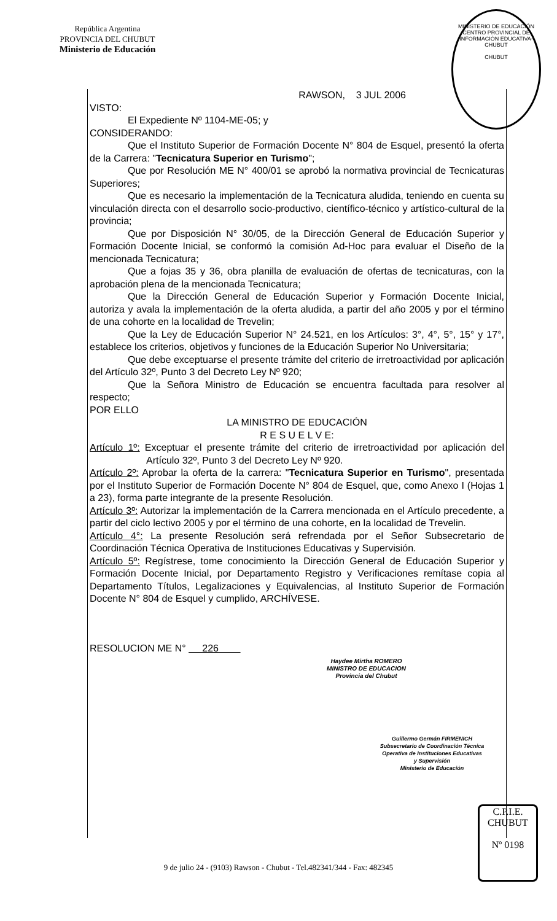República Argentina
PROVINCIA DEL CHUBUT
Ministerio de Educación
MINISTERIO DE EDUCACIÓN
CENTRO PROVINCIAL DE INFORMACIÓN EDUCATIVA-CHUBUT
CHUBUT
RAWSON, 3 JUL 2006
VISTO:
El Expediente Nº 1104-ME-05; y
CONSIDERANDO:
Que el Instituto Superior de Formación Docente N° 804 de Esquel, presentó la oferta de la Carrera: "Tecnicatura Superior en Turismo";
Que por Resolución ME N° 400/01 se aprobó la normativa provincial de Tecnicaturas Superiores;
Que es necesario la implementación de la Tecnicatura aludida, teniendo en cuenta su vinculación directa con el desarrollo socio-productivo, científico-técnico y artístico-cultural de la provincia;
Que por Disposición N° 30/05, de la Dirección General de Educación Superior y Formación Docente Inicial, se conformó la comisión Ad-Hoc para evaluar el Diseño de la mencionada Tecnicatura;
Que a fojas 35 y 36, obra planilla de evaluación de ofertas de tecnicaturas, con la aprobación plena de la mencionada Tecnicatura;
Que la Dirección General de Educación Superior y Formación Docente Inicial, autoriza y avala la implementación de la oferta aludida, a partir del año 2005 y por el término de una cohorte en la localidad de Trevelin;
Que la Ley de Educación Superior N° 24.521, en los Artículos: 3°, 4°, 5°, 15° y 17°, establece los criterios, objetivos y funciones de la Educación Superior No Universitaria;
Que debe exceptuarse el presente trámite del criterio de irretroactividad por aplicación del Artículo 32º, Punto 3 del Decreto Ley Nº 920;
Que la Señora Ministro de Educación se encuentra facultada para resolver al respecto;
POR ELLO
LA MINISTRO DE EDUCACIÓN
R E S U E L V E:
Artículo 1º: Exceptuar el presente trámite del criterio de irretroactividad por aplicación del Artículo 32º, Punto 3 del Decreto Ley Nº 920.
Artículo 2º: Aprobar la oferta de la carrera: "Tecnicatura Superior en Turismo", presentada por el Instituto Superior de Formación Docente N° 804 de Esquel, que, como Anexo I (Hojas 1 a 23), forma parte integrante de la presente Resolución.
Artículo 3º: Autorizar la implementación de la Carrera mencionada en el Artículo precedente, a partir del ciclo lectivo 2005 y por el término de una cohorte, en la localidad de Trevelin.
Artículo 4°: La presente Resolución será refrendada por el Señor Subsecretario de Coordinación Técnica Operativa de Instituciones Educativas y Supervisión.
Artículo 5º: Regístrese, tome conocimiento la Dirección General de Educación Superior y Formación Docente Inicial, por Departamento Registro y Verificaciones remítase copia al Departamento Títulos, Legalizaciones y Equivalencias, al Instituto Superior de Formación Docente N° 804 de Esquel y cumplido, ARCHÍVESE.
RESOLUCION ME N° 226
Haydee Mirtha ROMERO
MINISTRO DE EDUCACION
Provincia del Chubut
Guillermo Germán FIRMENICH
Subsecretario de Coordinación Técnica
Operativa de Instituciones Educativas
y Supervisión
Ministerio de Educación
C.P.I.E.
CHUBUT
Nº 0198
9 de julio 24 - (9103) Rawson - Chubut - Tel.482341/344 - Fax: 482345